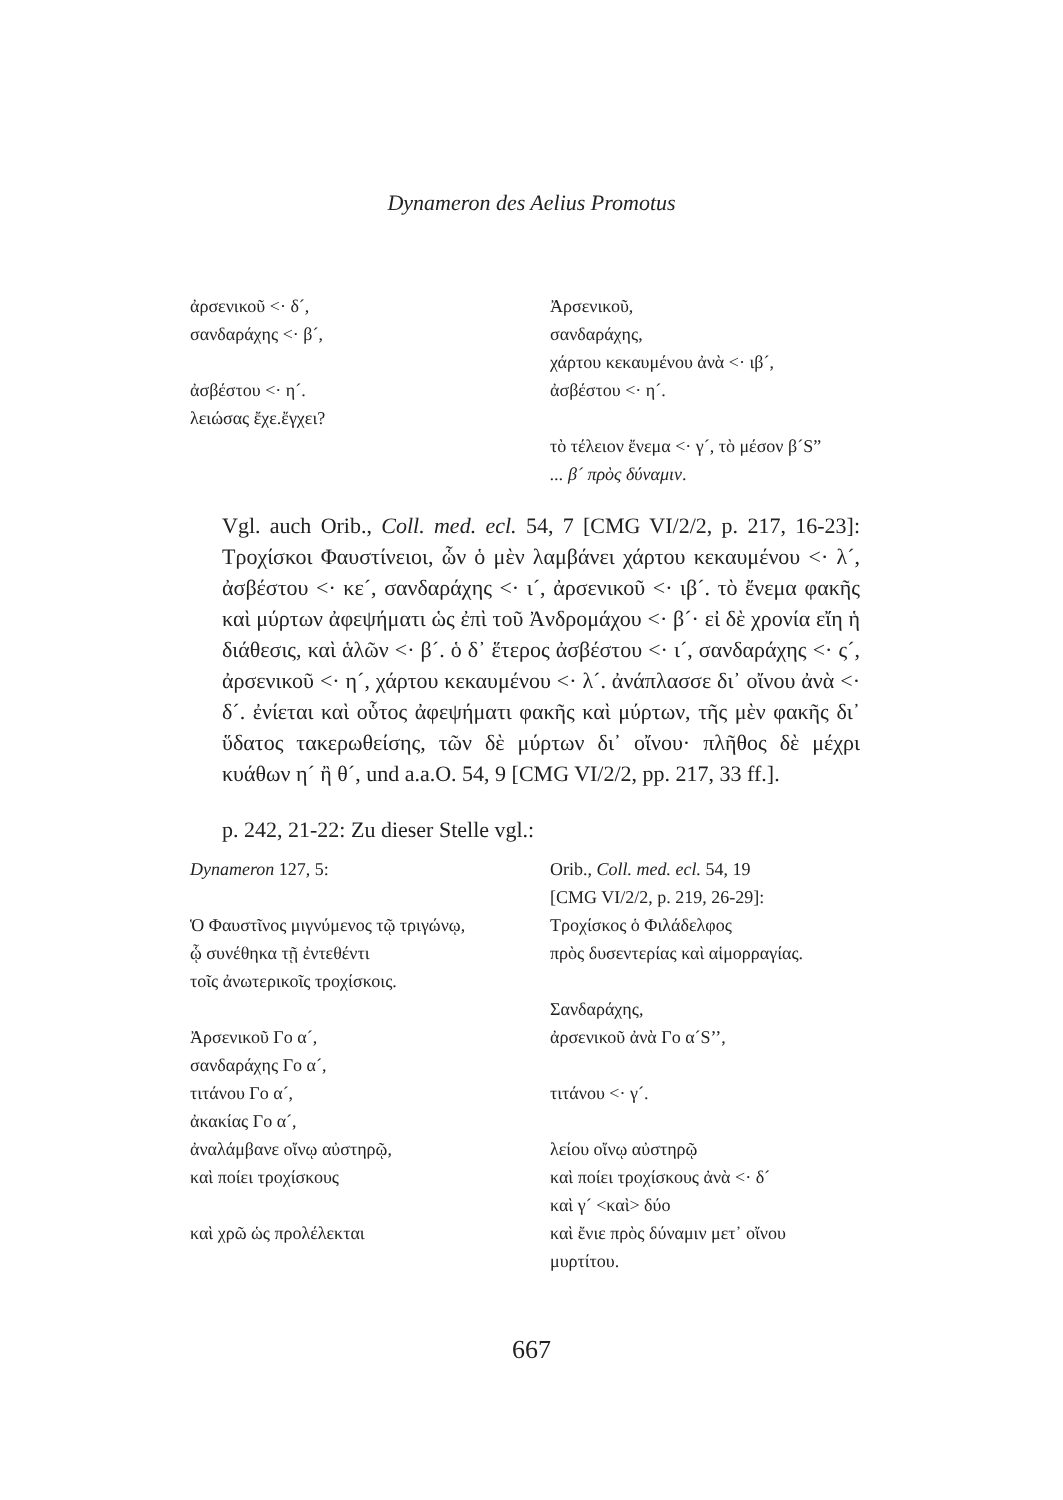Dynameron des Aelius Promotus
ἀρσενικοῦ <· δ´,
σανδαράχης <· β´,
ἀσβέστου <· η´.
λειώσας ἔχε.ἔγχει?
Ἀρσενικοῦ,
σανδαράχης,
χάρτου κεκαυμένου ἀνὰ <· ιβ´,
ἀσβέστου <· η´.
τὸ τέλειον ἔνεμα <· γ´, τὸ μέσον β´S”
... β´ πρὸς δύναμιν.
Vgl. auch Orib., Coll. med. ecl. 54, 7 [CMG VI/2/2, p. 217, 16-23]: Τροχίσκοι Φαυστίνειοι, ὧν ὁ μὲν λαμβάνει χάρτου κεκαυμένου <· λ´, ἀσβέστου <· κε´, σανδαράχης <· ι´, ἀρσενικοῦ <· ιβ´. τὸ ἔνεμα φακῆς καὶ μύρτων ἀφεψήματι ὡς ἐπὶ τοῦ Ἀνδρομάχου <· β´· εἰ δὲ χρονία εἴη ἡ διάθεσις, καὶ ἁλῶν <· β´. ὁ δ᾽ ἕτερος ἀσβέστου <· ι´, σανδαράχης <· ς´, ἀρσενικοῦ <· η´, χάρτου κεκαυμένου <· λ´. ἀνάπλασσε δι᾽ οἴνου ἀνὰ <· δ´. ἐνίεται καὶ οὗτος ἀφεψήματι φακῆς καὶ μύρτων, τῆς μὲν φακῆς δι᾽ ὕδατος τακερωθείσης, τῶν δὲ μύρτων δι᾽ οἴνου· πλῆθος δὲ μέχρι κυάθων η´ ἢ θ´, und a.a.O. 54, 9 [CMG VI/2/2, pp. 217, 33 ff.].
p. 242, 21-22: Zu dieser Stelle vgl.:
Dynameron 127, 5:
Ὁ Φαυστῖνος μιγνύμενος τῷ τριγώνῳ,
ᾧ συνέθηκα τῇ ἐντεθέντι
τοῖς ἀνωτερικοῖς τροχίσκοις.
Ἀρσενικοῦ Γο α´,
σανδαράχης Γο α´,
τιτάνου Γο α´,
ἀκακίας Γο α´,
ἀναλάμβανε οἴνῳ αὐστηρῷ,
καὶ ποίει τροχίσκους
καὶ χρῶ ὡς προλέλεκται
Orib., Coll. med. ecl. 54, 19
[CMG VI/2/2, p. 219, 26-29]:
Τροχίσκος ὁ Φιλάδελφος
πρὸς δυσεντερίας καὶ αἱμορραγίας.
Σανδαράχης,
ἀρσενικοῦ ἀνὰ Γο α´S’’,
τιτάνου <· γ´.
λείου οἴνῳ αὐστηρῷ
καὶ ποίει τροχίσκους ἀνὰ <· δ´
καὶ γ´ <καὶ> δύο
καὶ ἔνιε πρὸς δύναμιν μετ᾽ οἴνου
μυρτίτου.
667